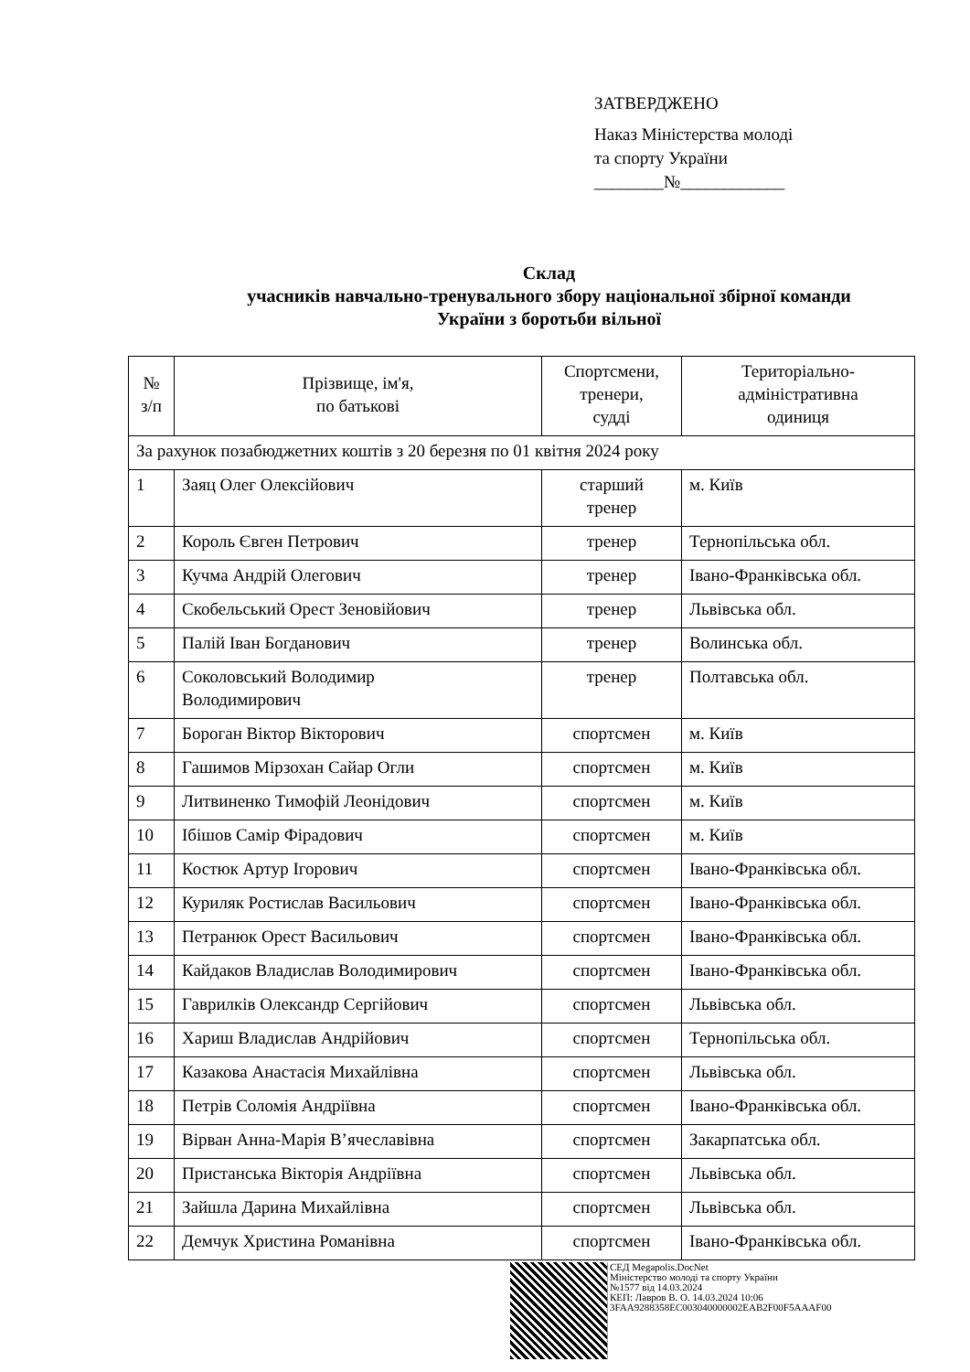ЗАТВЕРДЖЕНО
Наказ Міністерства молоді
та спорту України
________№____________
Склад
учасників навчально-тренувального збору національної збірної команди
України з боротьби вільної
| № з/п | Прізвище, ім'я, по батькові | Спортсмени, тренери, судді | Територіально- адміністративна одиниця |
| --- | --- | --- | --- |
| За рахунок позабюджетних коштів з 20 березня по 01 квітня 2024 року | | | |
| 1 | Заяц Олег Олексійович | старший тренер | м. Київ |
| 2 | Король Євген Петрович | тренер | Тернопільська обл. |
| 3 | Кучма Андрій Олегович | тренер | Івано-Франківська обл. |
| 4 | Скобельський Орест Зеновійович | тренер | Львівська обл. |
| 5 | Палій Іван Богданович | тренер | Волинська обл. |
| 6 | Соколовський Володимир Володимирович | тренер | Полтавська обл. |
| 7 | Бороган Віктор Вікторович | спортсмен | м. Київ |
| 8 | Гашимов Мірзохан Сайар Огли | спортсмен | м. Київ |
| 9 | Литвиненко Тимофій Леонідович | спортсмен | м. Київ |
| 10 | Ібішов Самір Фірадович | спортсмен | м. Київ |
| 11 | Костюк Артур Ігорович | спортсмен | Івано-Франківська обл. |
| 12 | Куриляк Ростислав Васильович | спортсмен | Івано-Франківська обл. |
| 13 | Петранюк Орест Васильович | спортсмен | Івано-Франківська обл. |
| 14 | Кайдаков Владислав Володимирович | спортсмен | Івано-Франківська обл. |
| 15 | Гаврилків Олександр Сергійович | спортсмен | Львівська обл. |
| 16 | Хариш Владислав Андрійович | спортсмен | Тернопільська обл. |
| 17 | Казакова Анастасія Михайлівна | спортсмен | Львівська обл. |
| 18 | Петрів Соломія Андріївна | спортсмен | Івано-Франківська обл. |
| 19 | Вірван Анна-Марія В’ячеславівна | спортсмен | Закарпатська обл. |
| 20 | Пристанська Вікторія Андріївна | спортсмен | Львівська обл. |
| 21 | Зайшла Дарина Михайлівна | спортсмен | Львівська обл. |
| 22 | Демчук Христина Романівна | спортсмен | Івано-Франківська обл. |
СЕД Megapolis.DocNet
Міністерство молоді та спорту України
№1577 від 14.03.2024
КЕП: Лавров В. О. 14.03.2024 10:06
3FAA9288358EC003040000002EAB2F00F5AAAF00